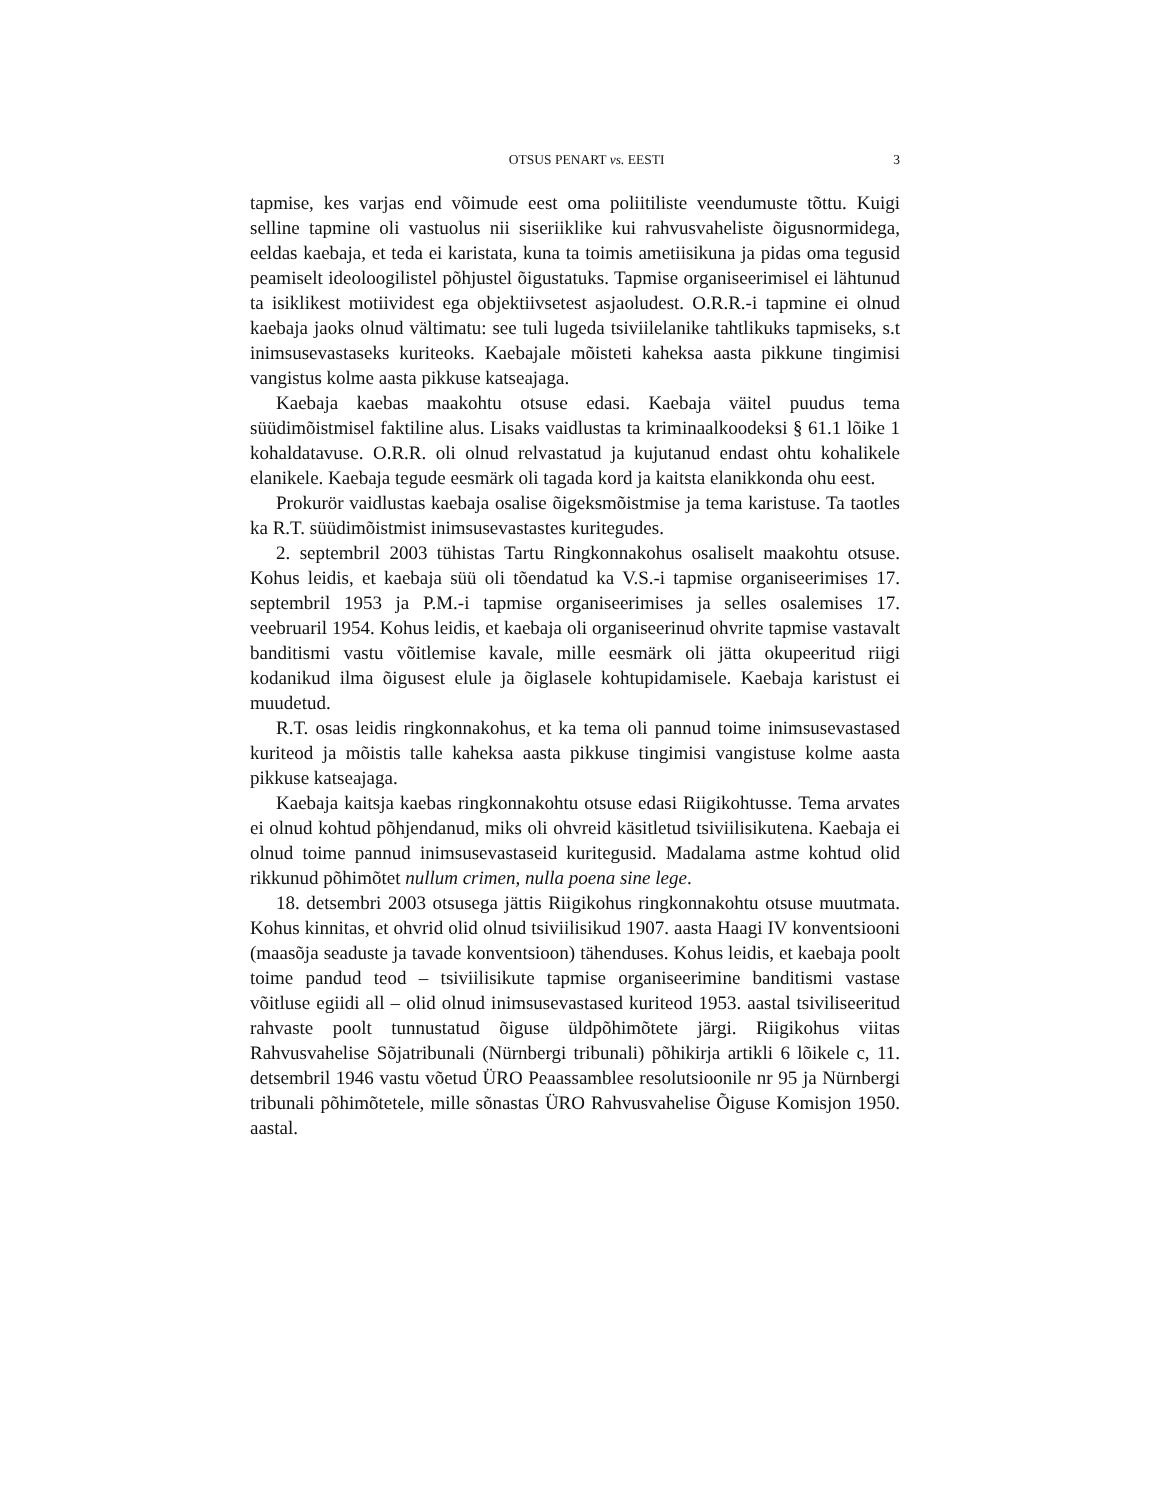OTSUS PENART vs. EESTI 3
tapmise, kes varjas end võimude eest oma poliitiliste veendumuste tõttu. Kuigi selline tapmine oli vastuolus nii siseriiklike kui rahvusvaheliste õigusnormidega, eeldas kaebaja, et teda ei karistata, kuna ta toimis ametiisikuna ja pidas oma tegusid peamiselt ideoloogilistel põhjustel õigustatuks. Tapmise organiseerimisel ei lähtunud ta isiklikest motiividest ega objektiivsetest asjaoludest. O.R.R.-i tapmine ei olnud kaebaja jaoks olnud vältimatu: see tuli lugeda tsiviilelanike tahtlikuks tapmiseks, s.t inimsusevastaseks kuriteoks. Kaebajale mõisteti kaheksa aasta pikkune tingimisi vangistus kolme aasta pikkuse katseajaga.
Kaebaja kaebas maakohtu otsuse edasi. Kaebaja väitel puudus tema süüdimõistmisel faktiline alus. Lisaks vaidlustas ta kriminaalkoodeksi § 61.1 lõike 1 kohaldatavuse. O.R.R. oli olnud relvastatud ja kujutanud endast ohtu kohalikele elanikele. Kaebaja tegude eesmärk oli tagada kord ja kaitsta elanikkonda ohu eest.
Prokurör vaidlustas kaebaja osalise õigeksmõistmise ja tema karistuse. Ta taotles ka R.T. süüdimõistmist inimsusevastastes kuritegudes.
2. septembril 2003 tühistas Tartu Ringkonnakohus osaliselt maakohtu otsuse. Kohus leidis, et kaebaja süü oli tõendatud ka V.S.-i tapmise organiseerimises 17. septembril 1953 ja P.M.-i tapmise organiseerimises ja selles osalemises 17. veebruaril 1954. Kohus leidis, et kaebaja oli organiseerinud ohvrite tapmise vastavalt banditismi vastu võitlemise kavale, mille eesmärk oli jätta okupeeritud riigi kodanikud ilma õigusest elule ja õiglasele kohtupidamisele. Kaebaja karistust ei muudetud.
R.T. osas leidis ringkonnakohus, et ka tema oli pannud toime inimsusevastased kuriteod ja mõistis talle kaheksa aasta pikkuse tingimisi vangistuse kolme aasta pikkuse katseajaga.
Kaebaja kaitsja kaebas ringkonnakohtu otsuse edasi Riigikohtusse. Tema arvates ei olnud kohtud põhjendanud, miks oli ohvreid käsitletud tsiviilisikutena. Kaebaja ei olnud toime pannud inimsusevastaseid kuritegusid. Madalama astme kohtud olid rikkunud põhimõtet nullum crimen, nulla poena sine lege.
18. detsembri 2003 otsusega jättis Riigikohus ringkonnakohtu otsuse muutmata. Kohus kinnitas, et ohvrid olid olnud tsiviilisikud 1907. aasta Haagi IV konventsiooni (maasõja seaduste ja tavade konventsioon) tähenduses. Kohus leidis, et kaebaja poolt toime pandud teod – tsiviilisikute tapmise organiseerimine banditismi vastase võitluse egiidi all – olid olnud inimsusevastased kuriteod 1953. aastal tsiviliseeritud rahvaste poolt tunnustatud õiguse üldpõhimõtete järgi. Riigikohus viitas Rahvusvahelise Sõjatribunali (Nürnbergi tribunali) põhikirja artikli 6 lõikele c, 11. detsembril 1946 vastu võetud ÜRO Peaassamblee resolutsioonile nr 95 ja Nürnbergi tribunali põhimõtetele, mille sõnastas ÜRO Rahvusvahelise Õiguse Komisjon 1950. aastal.